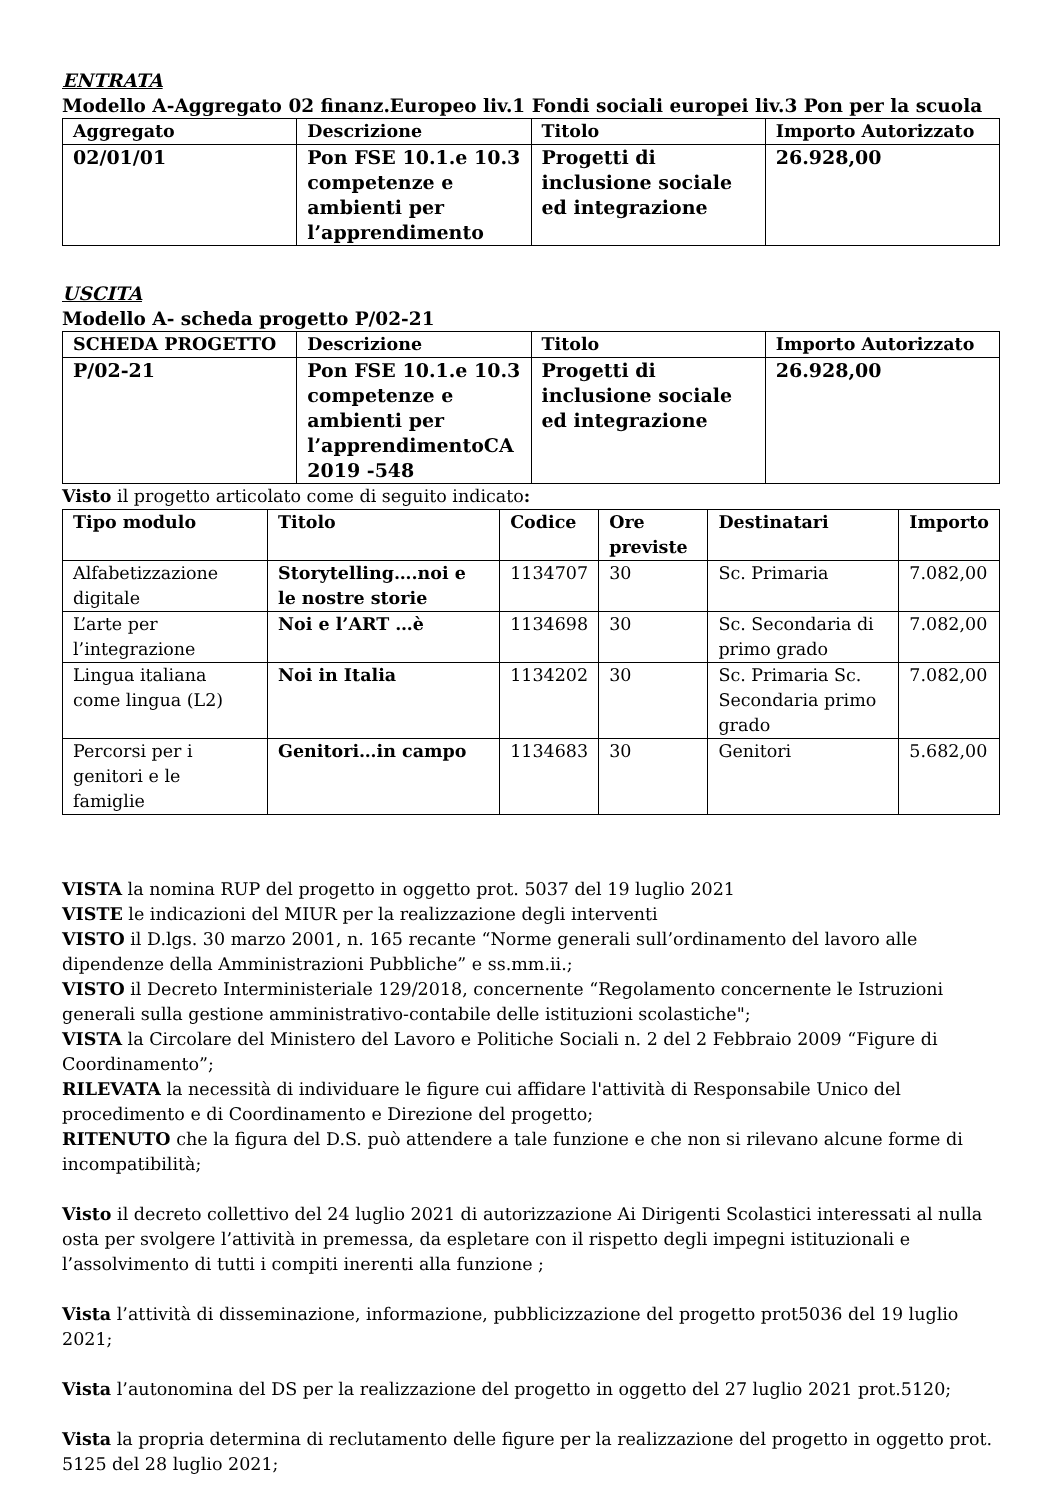ENTRATA
Modello A-Aggregato 02 finanz.Europeo liv.1 Fondi sociali europei liv.3 Pon per la scuola
| Aggregato | Descrizione | Titolo | Importo Autorizzato |
| --- | --- | --- | --- |
| 02/01/01 | Pon FSE 10.1.e 10.3 competenze e ambienti per l’apprendimento | Progetti di inclusione sociale ed integrazione | 26.928,00 |
USCITA
Modello A- scheda progetto P/02-21
| SCHEDA PROGETTO | Descrizione | Titolo | Importo Autorizzato |
| --- | --- | --- | --- |
| P/02-21 | Pon FSE 10.1.e 10.3 competenze e ambienti per l’apprendimentoCA 2019 -548 | Progetti di inclusione sociale ed integrazione | 26.928,00 |
Visto il progetto articolato come di seguito indicato:
| Tipo modulo | Titolo | Codice | Ore previste | Destinatari | Importo |
| --- | --- | --- | --- | --- | --- |
| Alfabetizzazione digitale | Storytelling….noi e le nostre storie | 1134707 | 30 | Sc. Primaria | 7.082,00 |
| L’arte per l’integrazione | Noi e l’ART …è | 1134698 | 30 | Sc. Secondaria di primo grado | 7.082,00 |
| Lingua italiana come lingua (L2) | Noi in Italia | 1134202 | 30 | Sc. Primaria Sc. Secondaria primo grado | 7.082,00 |
| Percorsi per i genitori e le famiglie | Genitori…in campo | 1134683 | 30 | Genitori | 5.682,00 |
VISTA la nomina RUP del progetto in oggetto prot. 5037 del 19 luglio 2021
VISTE le indicazioni del MIUR per la realizzazione degli interventi
VISTO il D.lgs. 30 marzo 2001, n. 165 recante “Norme generali sull’ordinamento del lavoro alle dipendenze della Amministrazioni Pubbliche” e ss.mm.ii.;
VISTO il Decreto Interministeriale 129/2018, concernente “Regolamento concernente le Istruzioni generali sulla gestione amministrativo-contabile delle istituzioni scolastiche";
VISTA la Circolare del Ministero del Lavoro e Politiche Sociali n. 2 del 2 Febbraio 2009 “Figure di Coordinamento”;
RILEVATA la necessità di individuare le figure cui affidare l'attività di Responsabile Unico del procedimento e di Coordinamento e Direzione del progetto;
RITENUTO che la figura del D.S. può attendere a tale funzione e che non si rilevano alcune forme di incompatibilità;
Visto il decreto collettivo del 24 luglio 2021 di autorizzazione Ai Dirigenti Scolastici interessati al nulla osta per svolgere l’attività in premessa, da espletare con il rispetto degli impegni istituzionali e l’assolvimento di tutti i compiti inerenti alla funzione ;
Vista l’attività di disseminazione, informazione, pubblicizzazione del progetto prot5036 del 19 luglio 2021;
Vista l’autonomina del DS per la realizzazione del progetto in oggetto del 27 luglio 2021 prot.5120;
Vista la propria determina di reclutamento delle figure per la realizzazione del progetto in oggetto prot. 5125 del 28 luglio 2021;